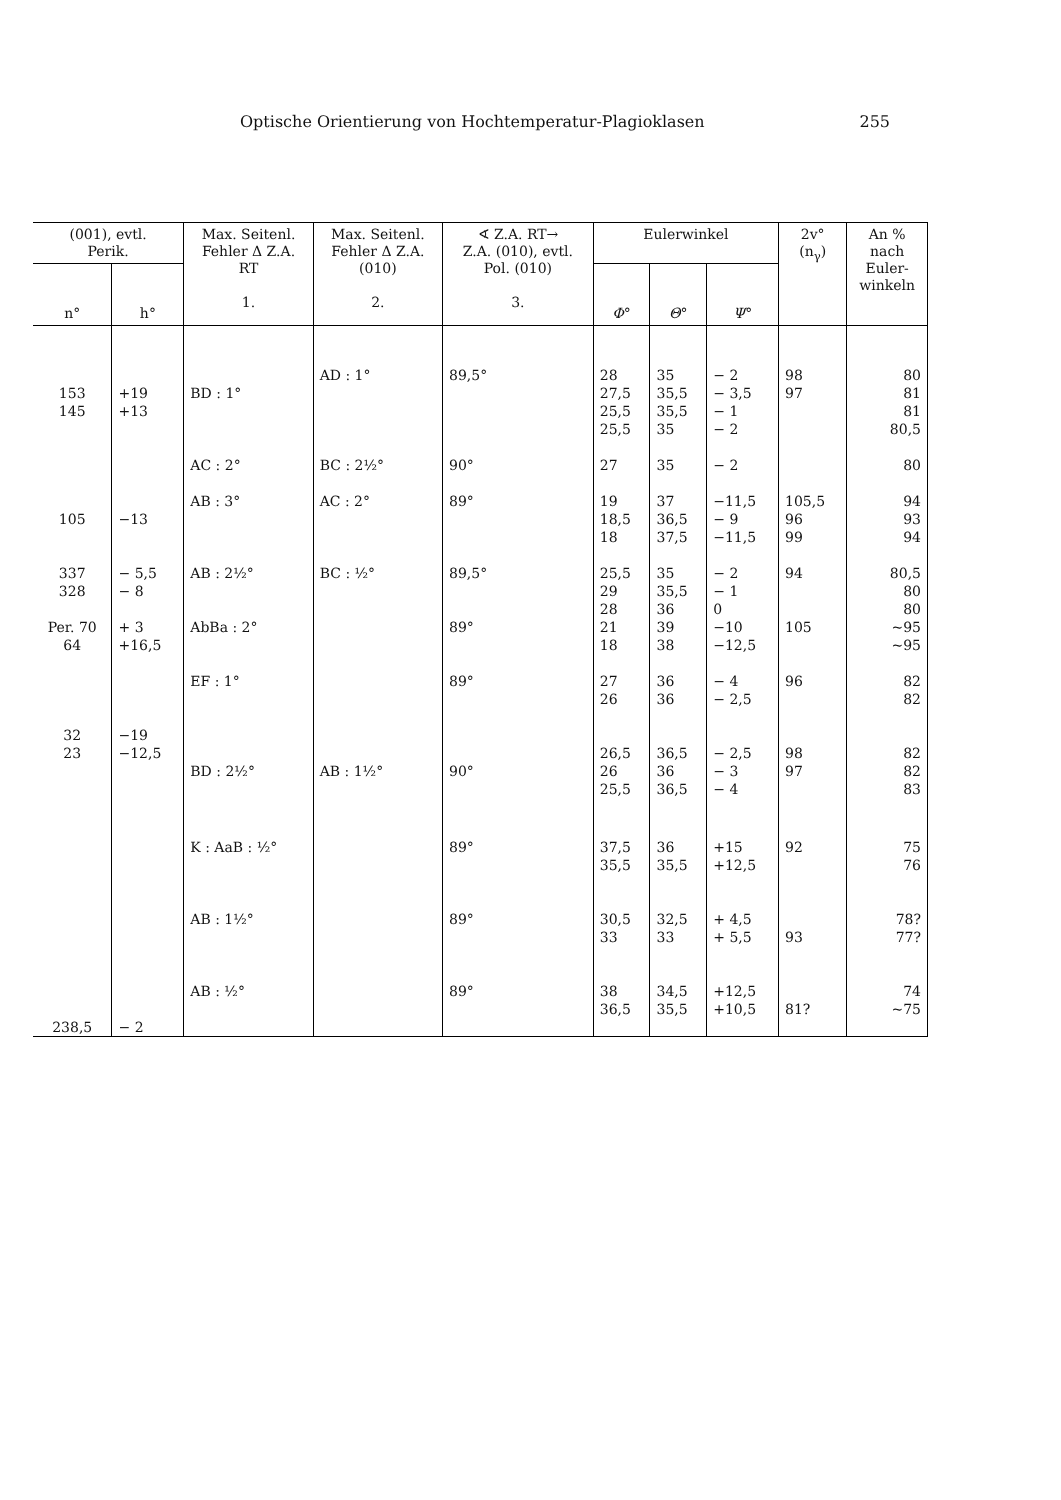Optische Orientierung von Hochtemperatur-Plagioklasen 255
| (001), evtl. Perik. | | Max. Seitenl. Fehler Δ Z.A. RT 1. | Max. Seitenl. Fehler Δ Z.A. (010) 2. | ∢ Z.A. RT→ Z.A. (010), evtl. Pol. (010) 3. | Eulerwinkel | | | 2v° (n<sub>γ</sub>) | An % nach Euler- winkeln |
| --- | --- | --- | --- | --- | --- | --- | --- | --- | --- |
| n° | h° | | | | Φ ° | Θ ° | Ψ ° | | |
| 153 145 | +19 +13 | BD : 1° AC : 2° | AD : 1° BC : 2½° | 89,5° 90° | 28 27,5 25,5 25,5 27 | 35 35,5 35,5 35 35 | − 2 − 3,5 − 1 − 2 − 2 | 98 97 | 80 81 81 80,5 80 |
| 105 337 328 Per. 70 64 32 23 | −13 − 5,5 − 8 + 3 +16,5 −19 −12,5 | AB : 3° AB : 2½° AbBa : 2° EF : 1° BD : 2½° | AC : 2° BC : ½° AB : 1½° | 89° 89,5° 89° 89° 90° | 19 18,5 18 25,5 29 28 21 18 27 26 26,5 26 25,5 | 37 36,5 37,5 35 35,5 36 39 38 36 36 36,5 36 36,5 | −11,5 − 9 −11,5 − 2 − 1 0 −10 −12,5 − 4 − 2,5 − 2,5 − 3 − 4 | 105,5 96 99 94 105 96 98 97 | 94 93 94 80,5 80 80 ~95 ~95 82 82 82 82 83 |
| 238,5 | − 2 | K : AaB : ½° AB : 1½° AB : ½° | | 89° 89° 89° | 37,5 35,5 30,5 33 38 36,5 | 36 35,5 32,5 33 34,5 35,5 | +15 +12,5 + 4,5 + 5,5 +12,5 +10,5 | 92 93 81? | 75 76 78? 77? 74 ~75 |